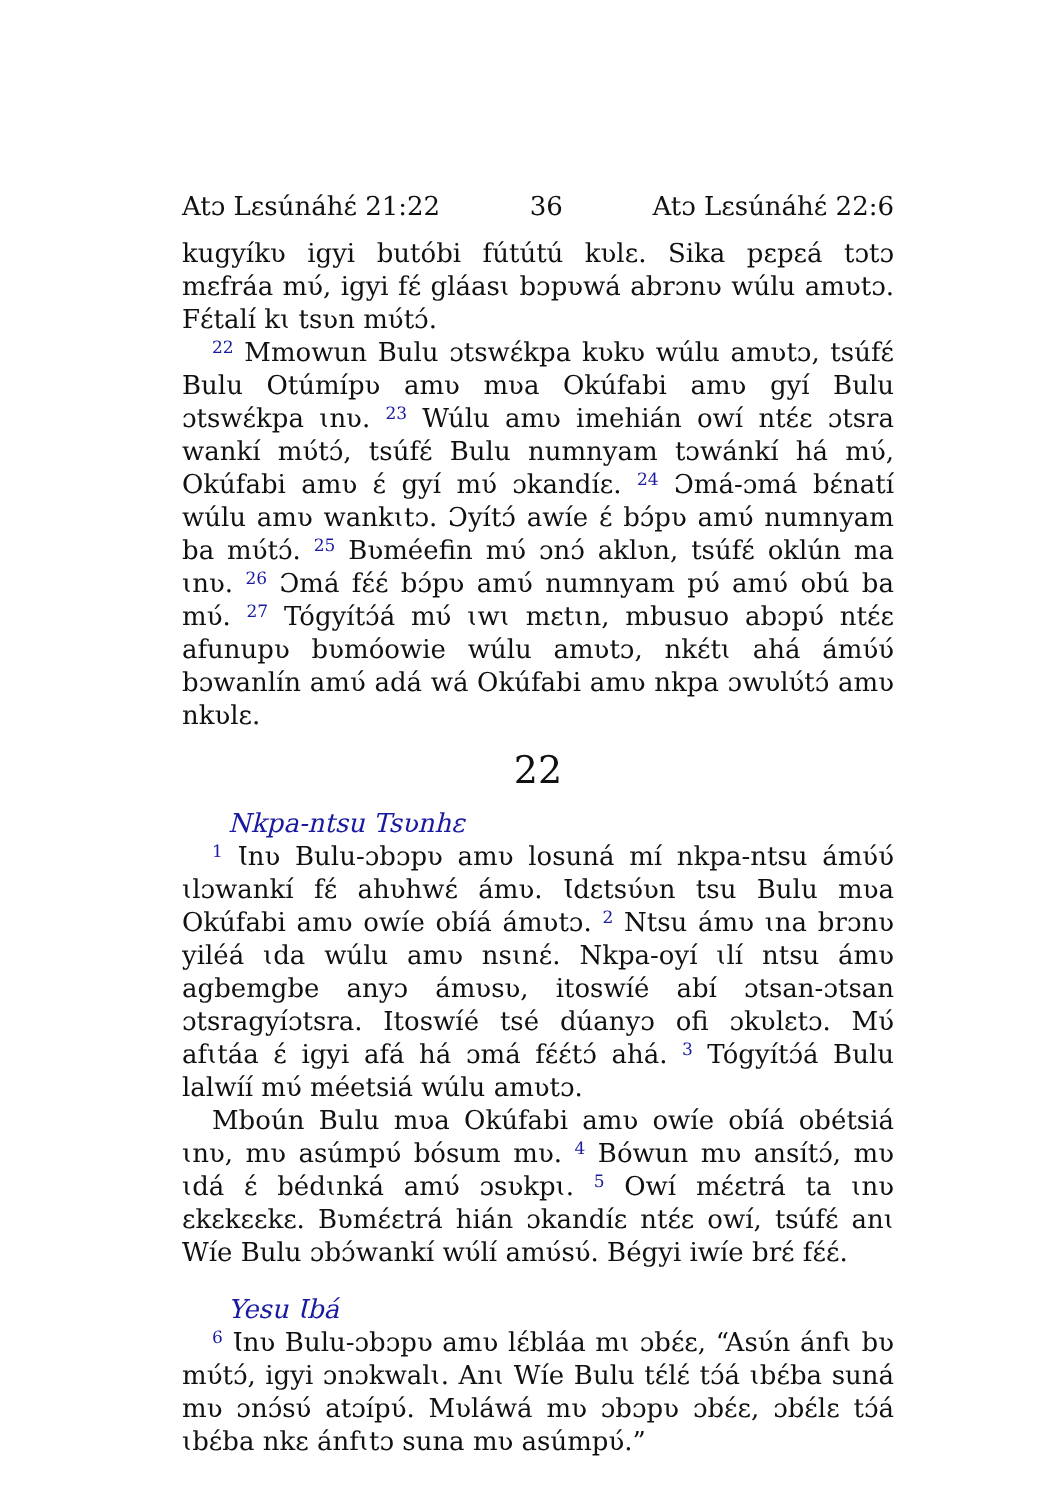Atɔ Lɛsúnáhɛ́ 21:22 36 Atɔ Lɛsúnáhɛ́ 22:6
kugyíkʋ igyi butóbi fútútú kʋlɛ. Sika pɛpɛá tɔtɔ mɛfráa mʋ́, igyi fɛ́ gláasɩ bɔpʋwá abrɔnʋ wúlu amʋtɔ. Fɛ́talí kɩ tsʋn mʋ́tɔ́.
<sup>22</sup> Mmowun Bulu ɔtswɛ́kpa kʋkʋ wúlu amʋtɔ, tsúfɛ́ Bulu Otúmípʋ amʋ mʋa Okúfabi amʋ gyí Bulu ɔtswɛ́kpa ɩnʋ. <sup>23</sup> Wúlu amʋ imehián owí ntɛ́ɛ ɔtsra wankí mʋ́tɔ́, tsúfɛ́ Bulu numnyam tɔwánkí há mʋ́, Okúfabi amʋ ɛ́ gyí mʋ́ ɔkandíɛ. <sup>24</sup> Ɔmá-ɔmá bɛ́natí wúlu amʋ wankɩtɔ. Ɔyítɔ́ awíe ɛ́ bɔ́pʋ amʋ́ numnyam ba mʋ́tɔ́. <sup>25</sup> Bʋméefin mʋ́ ɔnɔ́ aklʋn, tsúfɛ́ oklún ma ɩnʋ. <sup>26</sup> Ɔmá fɛ́ɛ́ bɔ́pʋ amʋ́ numnyam pʋ́ amʋ́ obú ba mʋ́. <sup>27</sup> Tógyítɔ́á mʋ́ ɩwɩ mɛtɩn, mbusuo abɔpʋ́ ntɛ́ɛ afunupʋ bʋmóowie wúlu amʋtɔ, nkɛ́tɩ ahá ámʋ́ʋ́ bɔwanlín amʋ́ adá wá Okúfabi amʋ nkpa ɔwʋlʋ́tɔ́ amʋ nkʋlɛ.
22
Nkpa-ntsu Tsʋnhɛ
<sup>1</sup> Ɩnʋ Bulu-ɔbɔpʋ amʋ losuná mí nkpa-ntsu ámʋ́ʋ́ ɩlɔwankí fɛ́ ahʋhwɛ́ ámʋ. Ɩdɛtsʋ́ʋn tsu Bulu mʋa Okúfabi amʋ owíe obíá ámʋtɔ. <sup>2</sup> Ntsu ámʋ ɩna brɔnʋ yiléá ɩda wúlu amʋ nsɩnɛ́. Nkpa-oyí ɩlí ntsu ámʋ agbemgbe anyɔ ámʋsʋ, itoswíé abí ɔtsan-ɔtsan ɔtsragyíɔtsra. Itoswíé tsé dúanyɔ ofi ɔkʋlɛtɔ. Mʋ́ afɩtáa ɛ́ igyi afá há ɔmá fɛ́ɛ́tɔ́ ahá. <sup>3</sup> Tógyítɔ́á Bulu lalwíí mʋ́ méetsiá wúlu amʋtɔ.
Mboún Bulu mʋa Okúfabi amʋ owíe obíá obétsiá ɩnʋ, mʋ asúmpʋ́ bósum mʋ. <sup>4</sup> Bówun mʋ ansítɔ́, mʋ ɩdá ɛ́ bédɩnká amʋ́ ɔsʋkpɩ. <sup>5</sup> Owí mɛ́ɛtrá ta ɩnʋ ɛkɛkɛɛkɛ. Bʋmɛ́ɛtrá hián ɔkandíɛ ntɛ́ɛ owí, tsúfɛ́ anɩ Wíe Bulu ɔbɔ́wankí wʋ́lí amʋ́sʋ́. Bégyi iwíe brɛ́ fɛ́ɛ́.
Yesu Ɩbá
<sup>6</sup> Ɩnʋ Bulu-ɔbɔpʋ amʋ lɛ́bláa mɩ ɔbɛ́ɛ, “Asʋ́n ánfɩ bʋ mʋ́tɔ́, igyi ɔnɔkwalɩ. Anɩ Wíe Bulu tɛ́lɛ́ tɔ́á ɩbɛ́ba suná mʋ ɔnɔ́sʋ́ atɔípʋ́. Mʋláwá mʋ ɔbɔpʋ ɔbɛ́ɛ, ɔbɛ́lɛ tɔ́á ɩbɛ́ba nkɛ ánfɩtɔ suna mʋ asúmpʋ́.”